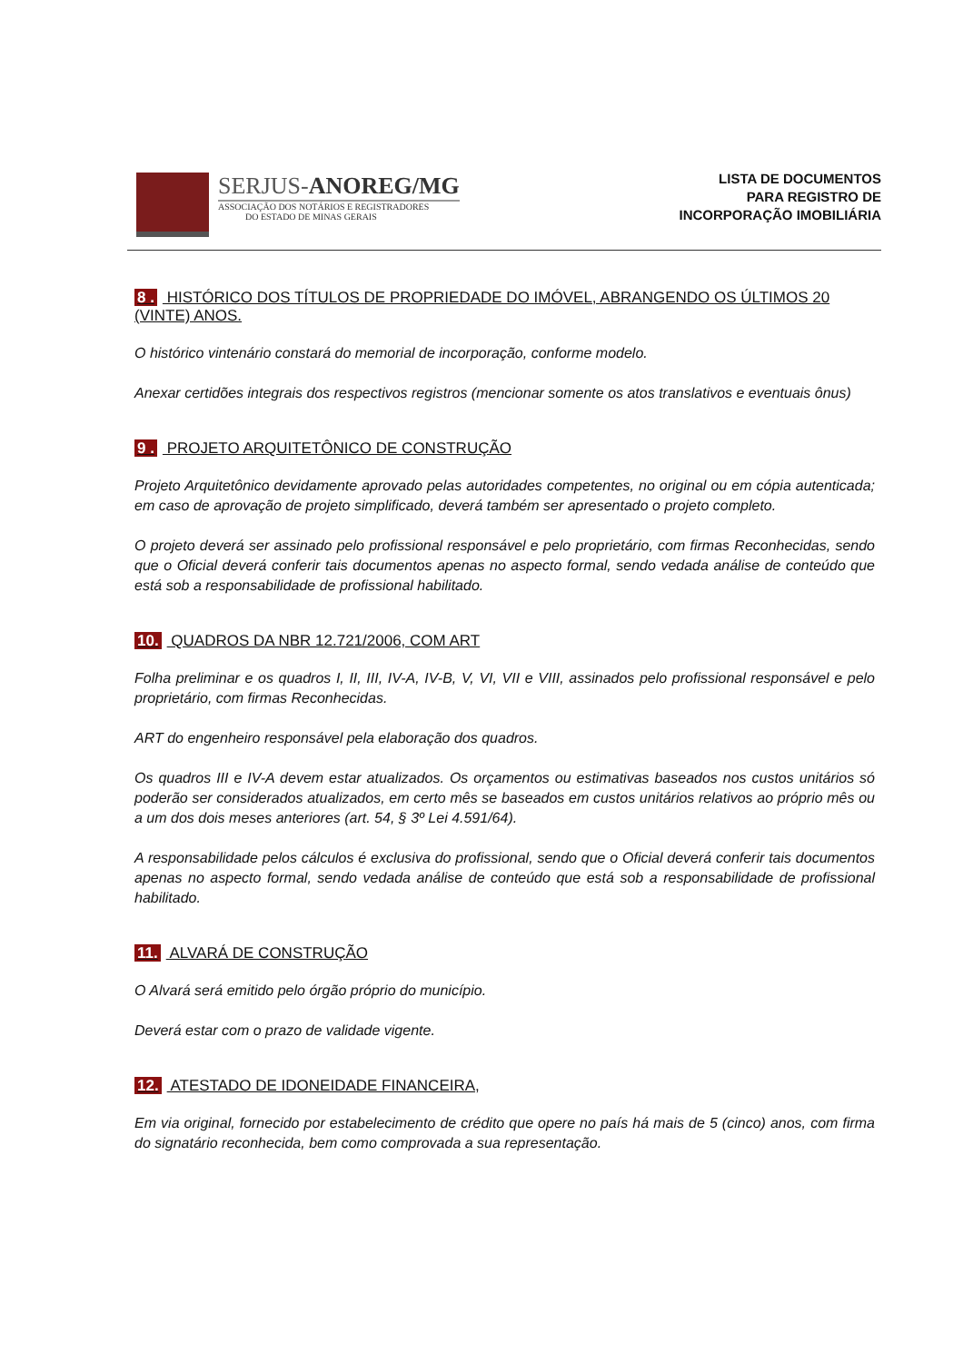SERJUS-ANOREG/MG
ASSOCIAÇÃO DOS NOTÁRIOS E REGISTRADORES
DO ESTADO DE MINAS GERAIS
LISTA DE DOCUMENTOS
PARA REGISTRO DE
INCORPORAÇÃO IMOBILIÁRIA
8 . HISTÓRICO DOS TÍTULOS DE PROPRIEDADE DO IMÓVEL, ABRANGENDO OS ÚLTIMOS 20 (VINTE) ANOS.
O histórico vintenário constará do memorial de incorporação, conforme modelo.
Anexar certidões integrais dos respectivos registros (mencionar somente os atos translativos e eventuais ônus)
9 . PROJETO ARQUITETÔNICO DE CONSTRUÇÃO
Projeto Arquitetônico devidamente aprovado pelas autoridades competentes, no original ou em cópia autenticada; em caso de aprovação de projeto simplificado, deverá também ser apresentado o projeto completo.
O projeto deverá ser assinado pelo profissional responsável e pelo proprietário, com firmas Reconhecidas, sendo que o Oficial deverá conferir tais documentos apenas no aspecto formal, sendo vedada análise de conteúdo que está sob a responsabilidade de profissional habilitado.
10. QUADROS DA NBR 12.721/2006, COM ART
Folha preliminar e os quadros I, II, III, IV-A, IV-B, V, VI, VII e VIII, assinados pelo profissional responsável e pelo proprietário, com firmas Reconhecidas.
ART do engenheiro responsável pela elaboração dos quadros.
Os quadros III e IV-A devem estar atualizados. Os orçamentos ou estimativas baseados nos custos unitários só poderão ser considerados atualizados, em certo mês se baseados em custos unitários relativos ao próprio mês ou a um dos dois meses anteriores (art. 54, § 3º Lei 4.591/64).
A responsabilidade pelos cálculos é exclusiva do profissional, sendo que o Oficial deverá conferir tais documentos apenas no aspecto formal, sendo vedada análise de conteúdo que está sob a responsabilidade de profissional habilitado.
11. ALVARÁ DE CONSTRUÇÃO
O Alvará será emitido pelo órgão próprio do município.
Deverá estar com o prazo de validade vigente.
12. ATESTADO DE IDONEIDADE FINANCEIRA,
Em via original, fornecido por estabelecimento de crédito que opere no país há mais de 5 (cinco) anos, com firma do signatário reconhecida, bem como comprovada a sua representação.